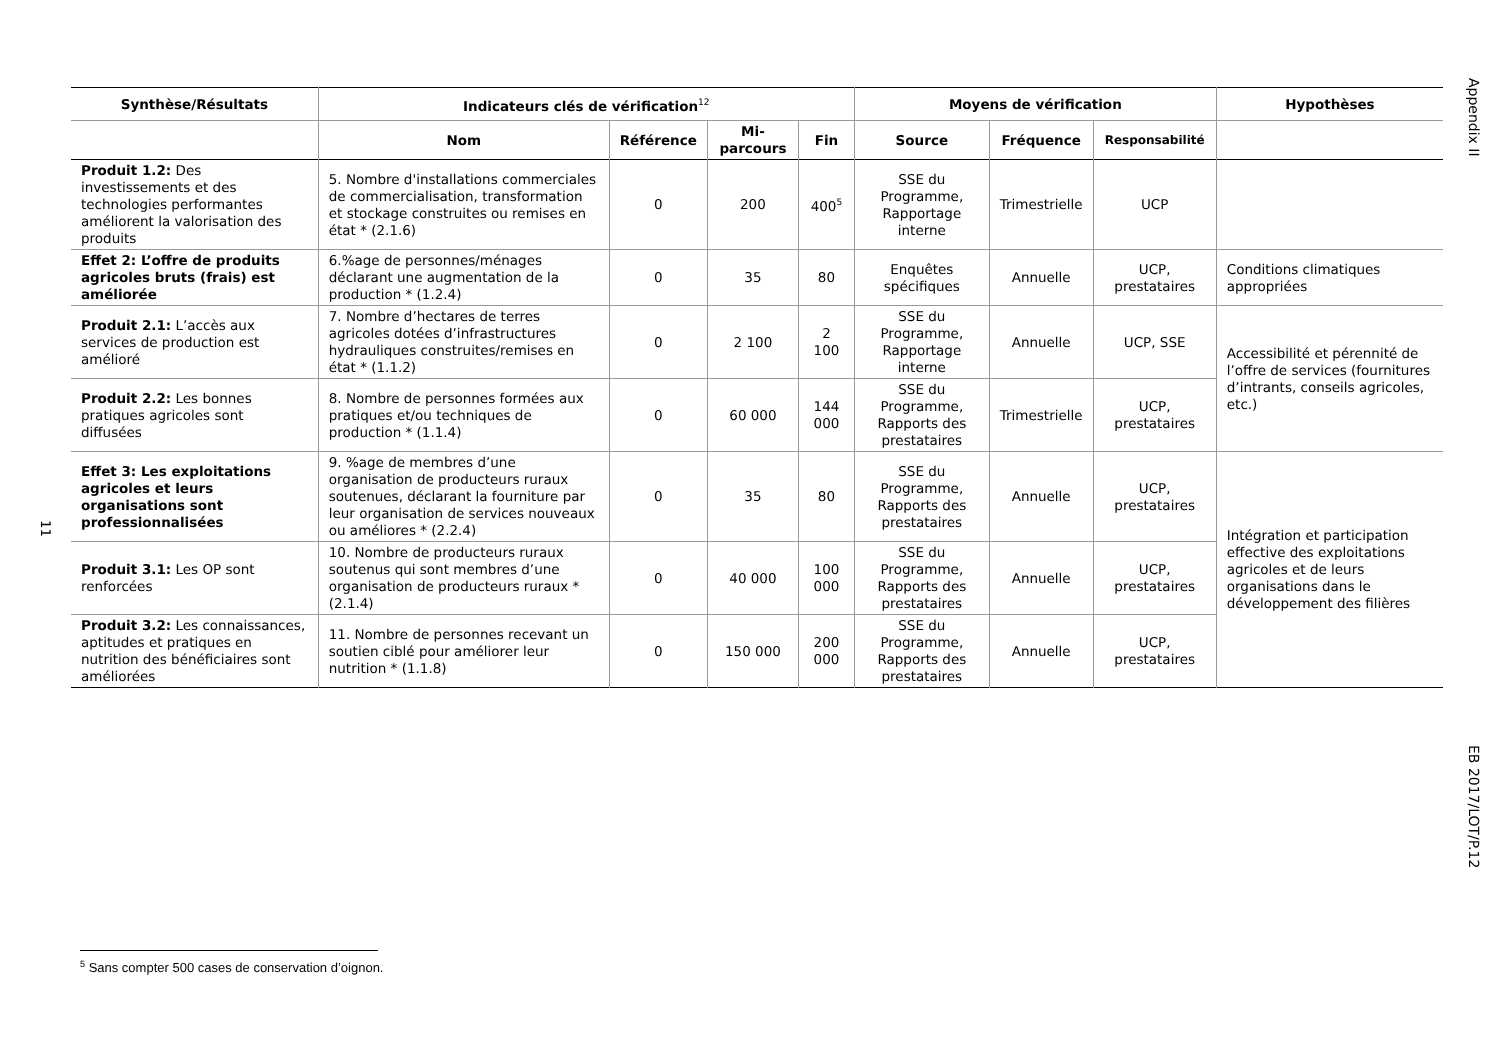Appendix II
EB 2017/LOT/P.12
11
| Synthèse/Résultats | Indicateurs clés de vérification<sup>12</sup> | | | | Moyens de vérification | | | Hypothèses |
| --- | --- | --- | --- | --- | --- | --- | --- | --- |
| | Nom | Référence | Mi-parcours | Fin | Source | Fréquence | Responsabilité | |
| Produit 1.2: Des investissements et des technologies performantes améliorent la valorisation des produits | 5. Nombre d'installations commerciales de commercialisation, transformation et stockage construites ou remises en état * (2.1.6) | 0 | 200 | 400<sup>5</sup> | SSE du Programme, Rapportage interne | Trimestrielle | UCP | |
| Effet 2: L’offre de produits agricoles bruts (frais) est améliorée | 6.%age de personnes/ménages déclarant une augmentation de la production * (1.2.4) | 0 | 35 | 80 | Enquêtes spécifiques | Annuelle | UCP, prestataires | Conditions climatiques appropriées |
| Produit 2.1: L’accès aux services de production est amélioré | 7. Nombre d’hectares de terres agricoles dotées d’infrastructures hydrauliques construites/remises en état * (1.1.2) | 0 | 2 100 | 2 100 | SSE du Programme, Rapportage interne | Annuelle | UCP, SSE | Accessibilité et pérennité de l’offre de services (fournitures d’intrants, conseils agricoles, etc.) |
| Produit 2.2: Les bonnes pratiques agricoles sont diffusées | 8. Nombre de personnes formées aux pratiques et/ou techniques de production * (1.1.4) | 0 | 60 000 | 144 000 | SSE du Programme, Rapports des prestataires | Trimestrielle | UCP, prestataires | |
| Effet 3: Les exploitations agricoles et leurs organisations sont professionnalisées | 9. %age de membres d’une organisation de producteurs ruraux soutenues, déclarant la fourniture par leur organisation de services nouveaux ou améliores * (2.2.4) | 0 | 35 | 80 | SSE du Programme, Rapports des prestataires | Annuelle | UCP, prestataires | Intégration et participation effective des exploitations agricoles et de leurs organisations dans le développement des filières |
| Produit 3.1: Les OP sont renforcées | 10. Nombre de producteurs ruraux soutenus qui sont membres d’une organisation de producteurs ruraux * (2.1.4) | 0 | 40 000 | 100 000 | SSE du Programme, Rapports des prestataires | Annuelle | UCP, prestataires | |
| Produit 3.2: Les connaissances, aptitudes et pratiques en nutrition des bénéficiaires sont améliorées | 11. Nombre de personnes recevant un soutien ciblé pour améliorer leur nutrition * (1.1.8) | 0 | 150 000 | 200 000 | SSE du Programme, Rapports des prestataires | Annuelle | UCP, prestataires | |
<sup>5</sup> Sans compter 500 cases de conservation d’oignon.